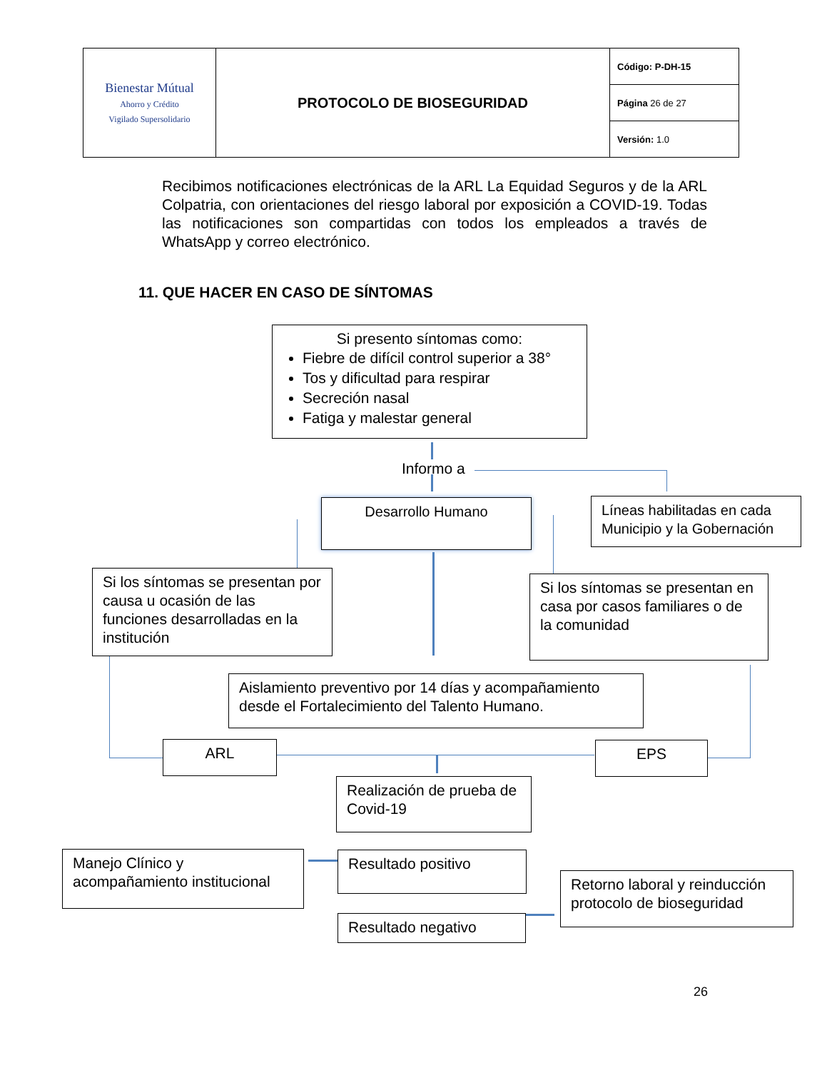| Bienestar Mútual Ahorro y Crédito Vigilado Supersolidario | PROTOCOLO DE BIOSEGURIDAD | Código: P-DH-15 |
| | | Página 26 de 27 |
| | | Versión: 1.0 |
Recibimos notificaciones electrónicas de la ARL La Equidad Seguros y de la ARL Colpatria, con orientaciones del riesgo laboral por exposición a COVID-19. Todas las notificaciones son compartidas con todos los empleados a través de WhatsApp y correo electrónico.
11. QUE HACER EN CASO DE SÍNTOMAS
Si presento síntomas como:
Fiebre de difícil control superior a 38°
Tos y dificultad para respirar
Secreción nasal
Fatiga y malestar general
Informo a
Desarrollo Humano
Líneas habilitadas en cada Municipio y la Gobernación
Si los síntomas se presentan por causa u ocasión de las funciones desarrolladas en la institución
Si los síntomas se presentan en casa por casos familiares o de la comunidad
Aislamiento preventivo por 14 días y acompañamiento desde el Fortalecimiento del Talento Humano.
ARL EPS
Realización de prueba de Covid-19
Manejo Clínico y acompañamiento institucional
Resultado positivo
Retorno laboral y reinducción protocolo de bioseguridad
Resultado negativo
26